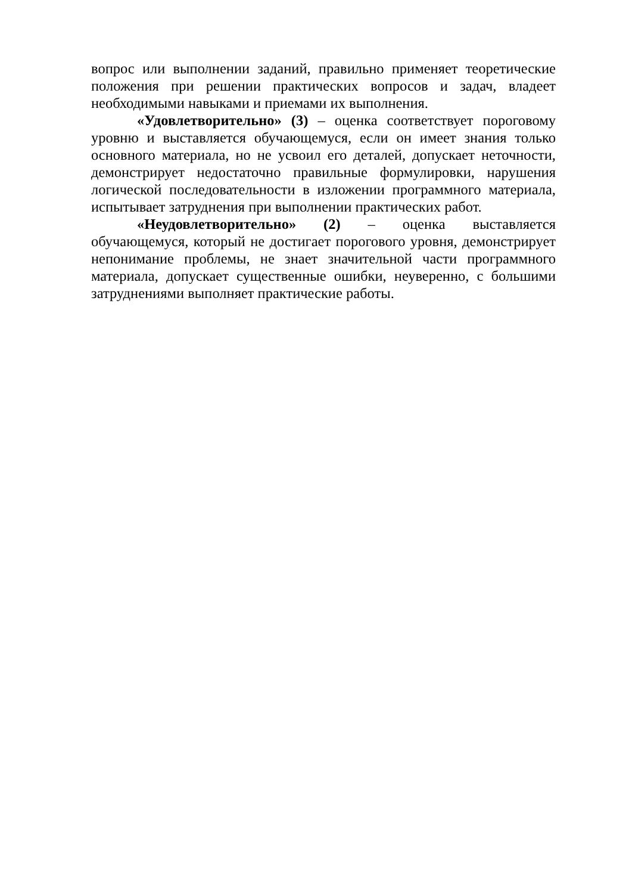вопрос или выполнении заданий, правильно применяет теоретические положения при решении практических вопросов и задач, владеет необходимыми навыками и приемами их выполнения.
«Удовлетворительно» (3) – оценка соответствует пороговому уровню и выставляется обучающемуся, если он имеет знания только основного материала, но не усвоил его деталей, допускает неточности, демонстрирует недостаточно правильные формулировки, нарушения логической последовательности в изложении программного материала, испытывает затруднения при выполнении практических работ.
«Неудовлетворительно» (2) – оценка выставляется обучающемуся, который не достигает порогового уровня, демонстрирует непонимание проблемы, не знает значительной части программного материала, допускает существенные ошибки, неуверенно, с большими затруднениями выполняет практические работы.